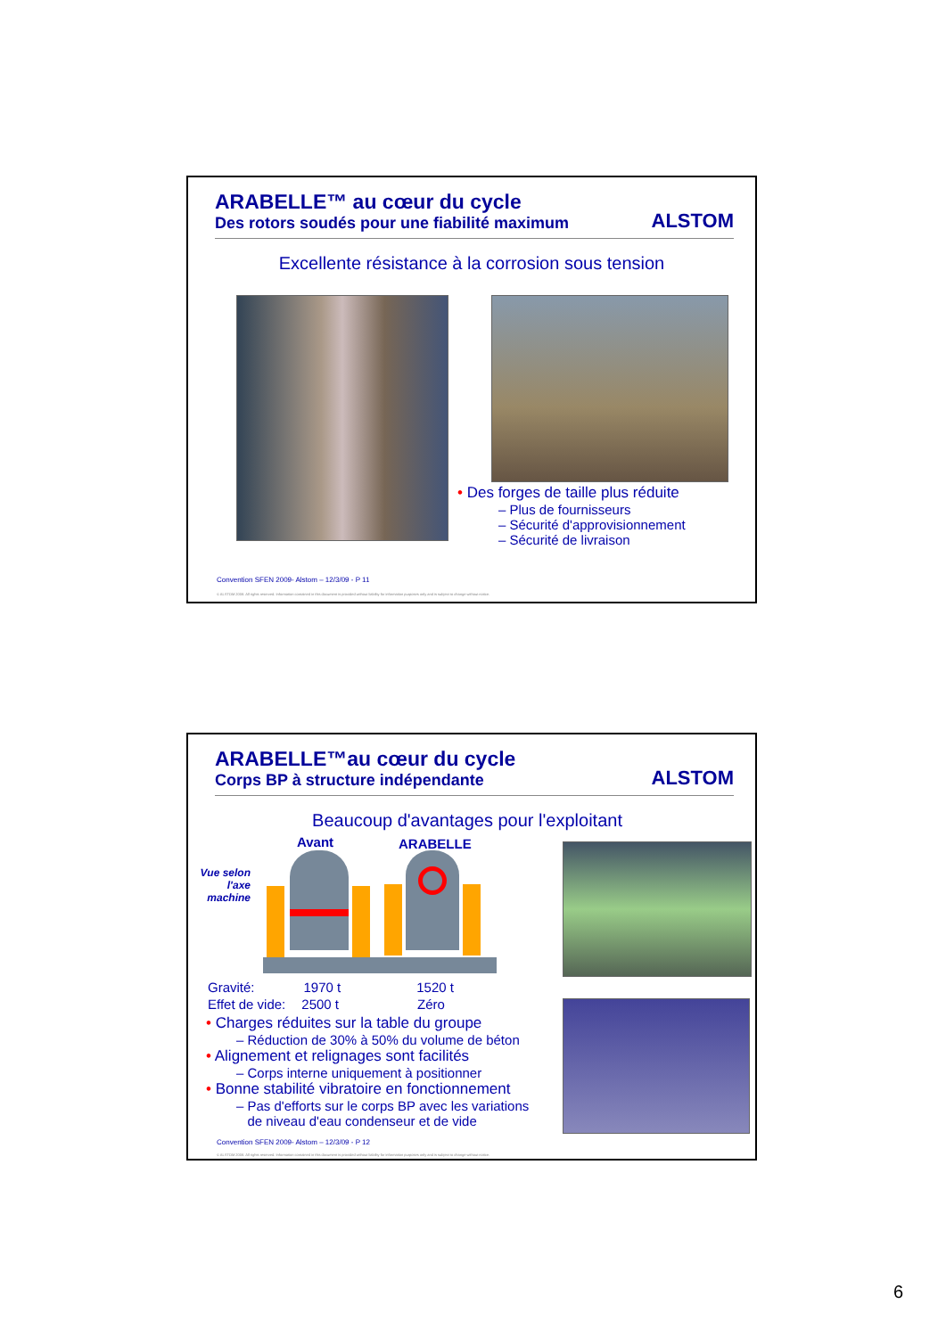ARABELLE™ au cœur du cycle
Des rotors soudés pour une fiabilité maximum
ALSTOM
Excellente résistance à la corrosion sous tension
• Des forges de taille plus réduite
– Plus de fournisseurs
– Sécurité d'approvisionnement
– Sécurité de livraison
Convention SFEN 2009- Alstom – 12/3/09 - P 11
© ALSTOM 2008. All rights reserved. Information contained in this document is provided without liability for information purposes only and is subject to change without notice.
ARABELLE™au cœur du cycle
Corps BP à structure indépendante
ALSTOM
Beaucoup d'avantages pour l'exploitant
Avant ARABELLE
Vue selon l'axe machine
Gravité: 1970 t 1520 t
Effet de vide: 2500 t Zéro
• Charges réduites sur la table du groupe
– Réduction de 30% à 50% du volume de béton
• Alignement et relignages sont facilités
– Corps interne uniquement à positionner
• Bonne stabilité vibratoire en fonctionnement
– Pas d'efforts sur le corps BP avec les variations
de niveau d'eau condenseur et de vide
Convention SFEN 2009- Alstom – 12/3/09 - P 12
© ALSTOM 2008. All rights reserved. Information contained in this document is provided without liability for information purposes only and is subject to change without notice.
6